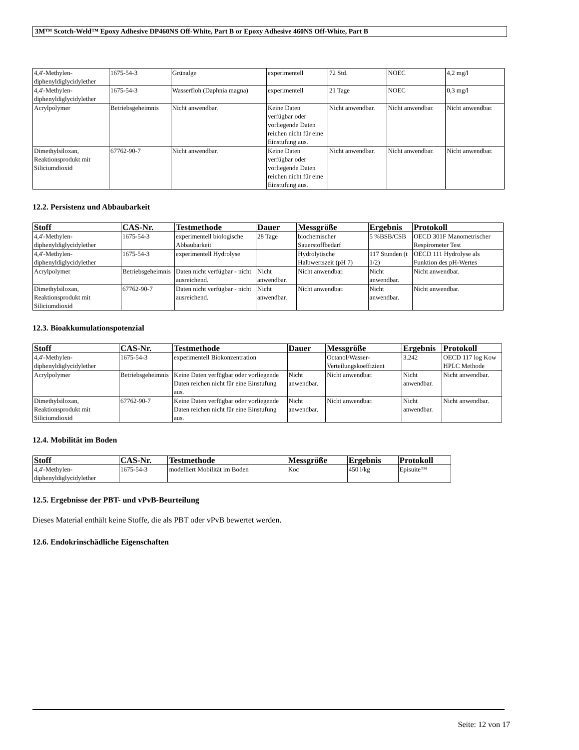3M™ Scotch-Weld™ Epoxy Adhesive DP460NS Off-White, Part B or Epoxy Adhesive 460NS Off-White, Part B
| 4,4'-Methylen-diphenyldiglycidylether | 1675-54-3 | Grünalge | experimentell | 72 Std. | NOEC | 4,2 mg/l |
| 4,4'-Methylen-diphenyldiglycidylether | 1675-54-3 | Wasserfloh (Daphnia magna) | experimentell | 21 Tage | NOEC | 0,3 mg/l |
| Acrylpolymer | Betriebsgeheimnis | Nicht anwendbar. | Keine Daten verfügbar oder vorliegende Daten reichen nicht für eine Einstufung aus. | Nicht anwendbar. | Nicht anwendbar. | Nicht anwendbar. |
| Dimethylsiloxan, Reaktionsprodukt mit Siliciumdioxid | 67762-90-7 | Nicht anwendbar. | Keine Daten verfügbar oder vorliegende Daten reichen nicht für eine Einstufung aus. | Nicht anwendbar. | Nicht anwendbar. | Nicht anwendbar. |
12.2. Persistenz und Abbaubarkeit
| Stoff | CAS-Nr. | Testmethode | Dauer | Messgröße | Ergebnis | Protokoll |
| --- | --- | --- | --- | --- | --- | --- |
| 4,4'-Methylen-diphenyldiglycidylether | 1675-54-3 | experimentell biologische Abbaubarkeit | 28 Tage | biochemischer Sauerstoffbedarf | 5 %BSB/CSB | OECD 301F Manometrischer Respirometer Test |
| 4,4'-Methylen-diphenyldiglycidylether | 1675-54-3 | experimentell Hydrolyse | | Hydrolytische Halbwertszeit (pH 7) | 117 Stunden (t 1/2) | OECD 111 Hydrolyse als Funktion des pH-Wertes |
| Acrylpolymer | Betriebsgeheimnis | Daten nicht verfügbar - nicht ausreichend. | Nicht anwendbar. | Nicht anwendbar. | Nicht anwendbar. | Nicht anwendbar. |
| Dimethylsiloxan, Reaktionsprodukt mit Siliciumdioxid | 67762-90-7 | Daten nicht verfügbar - nicht ausreichend. | Nicht anwendbar. | Nicht anwendbar. | Nicht anwendbar. | Nicht anwendbar. |
12.3. Bioakkumulationspotenzial
| Stoff | CAS-Nr. | Testmethode | Dauer | Messgröße | Ergebnis | Protokoll |
| --- | --- | --- | --- | --- | --- | --- |
| 4,4'-Methylen-diphenyldiglycidylether | 1675-54-3 | experimentell Biokonzentration | | Octanol/Wasser-Verteilungskoeffizient | 3.242 | OECD 117 log Kow HPLC Methode |
| Acrylpolymer | Betriebsgeheimnis | Keine Daten verfügbar oder vorliegende Daten reichen nicht für eine Einstufung aus. | Nicht anwendbar. | Nicht anwendbar. | Nicht anwendbar. | Nicht anwendbar. |
| Dimethylsiloxan, Reaktionsprodukt mit Siliciumdioxid | 67762-90-7 | Keine Daten verfügbar oder vorliegende Daten reichen nicht für eine Einstufung aus. | Nicht anwendbar. | Nicht anwendbar. | Nicht anwendbar. | Nicht anwendbar. |
12.4. Mobilität im Boden
| Stoff | CAS-Nr. | Testmethode | Messgröße | Ergebnis | Protokoll |
| --- | --- | --- | --- | --- | --- |
| 4,4'-Methylen-diphenyldiglycidylether | 1675-54-3 | modelliert Mobilität im Boden | Koc | 450 l/kg | Episuite™ |
12.5. Ergebnisse der PBT- und vPvB-Beurteilung
Dieses Material enthält keine Stoffe, die als PBT oder vPvB bewertet werden.
12.6. Endokrinschädliche Eigenschaften
Seite: 12 von 17